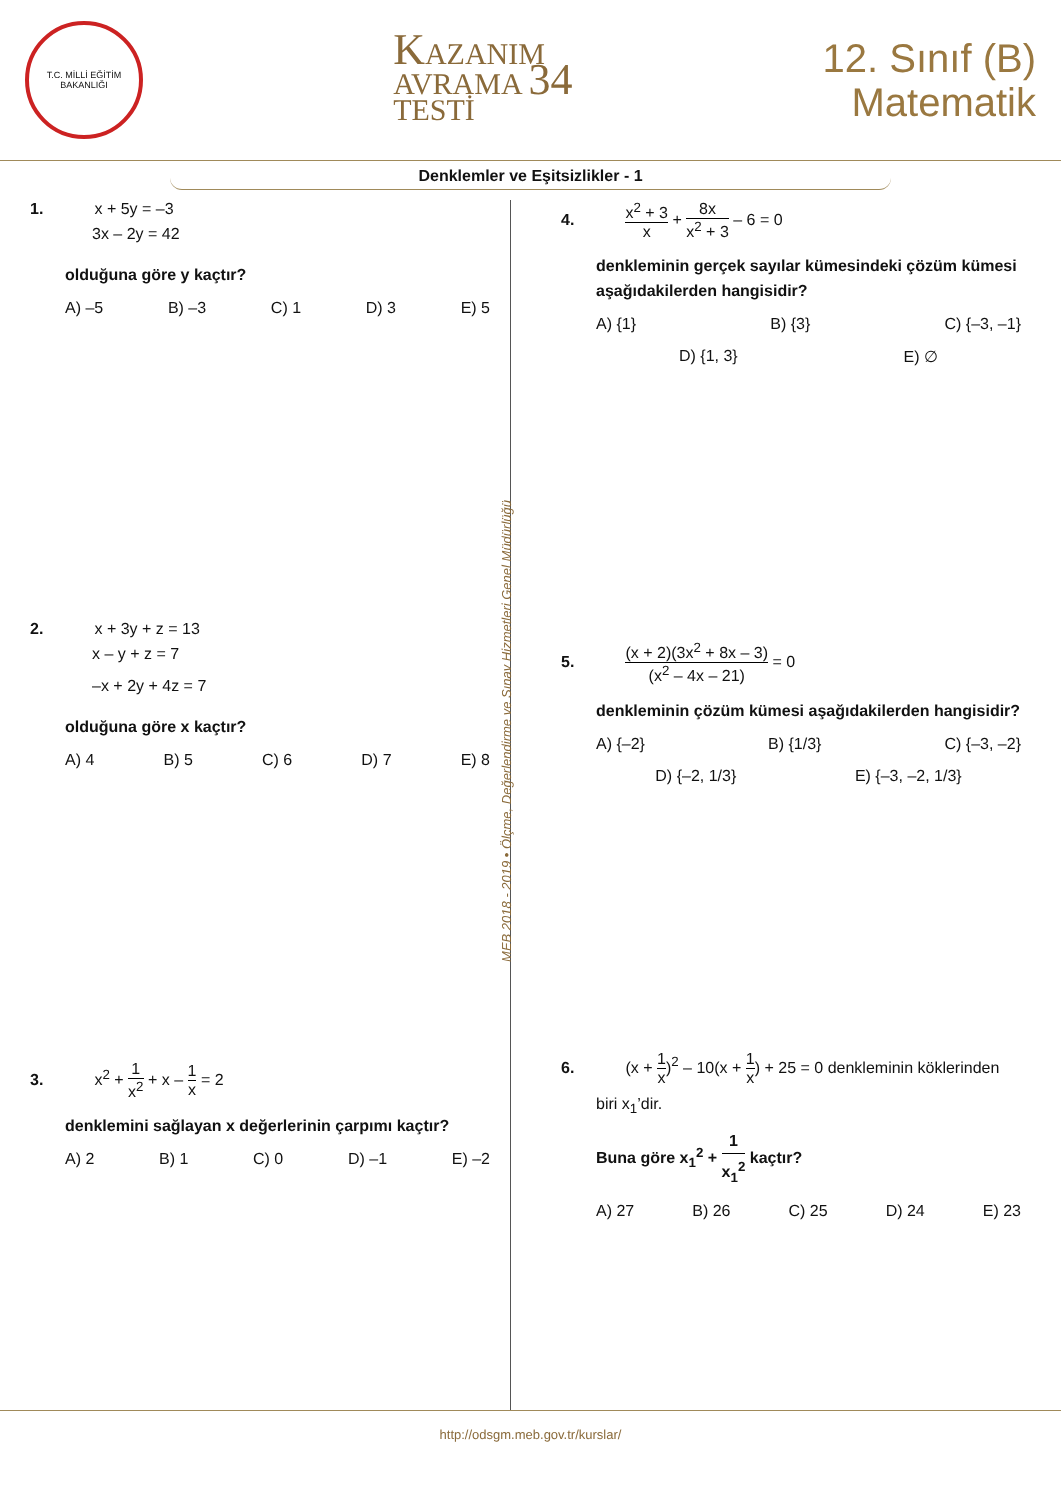T.C. MİLLİ EĞİTİM BAKANLIĞI
KAZANIM
AVRAMA 34
TESTİ
12. Sınıf (B)
Matematik
Denklemler ve Eşitsizlikler - 1
1. x + 5y = –3
3x – 2y = 42
olduğuna göre y kaçtır?
A) –5 B) –3 C) 1 D) 3 E) 5
2. x + 3y + z = 13
x – y + z = 7
–x + 2y + 4z = 7
olduğuna göre x kaçtır?
A) 4 B) 5 C) 6 D) 7 E) 8
3. x<sup>2</sup> + 1 x<sup>2</sup> + x – 1 x = 2
denklemini sağlayan x değerlerinin çarpımı kaçtır?
A) 2 B) 1 C) 0 D) –1 E) –2
MEB 2018 - 2019 • Ölçme, Değerlendirme ve Sınav Hizmetleri Genel Müdürlüğü
4. x<sup>2</sup> + 3 x + 8x x<sup>2</sup> + 3 – 6 = 0
denkleminin gerçek sayılar kümesindeki çözüm kümesi aşağıdakilerden hangisidir?
A) {1} B) {3} C) {–3, –1}
D) {1, 3} E) ∅
5. (x + 2)(3x<sup>2</sup> + 8x – 3) (x<sup>2</sup> – 4x – 21) = 0
denkleminin çözüm kümesi aşağıdakilerden hangisidir?
A) {–2} B) {1/3} C) {–3, –2}
D) {–2, 1/3} E) {–3, –2, 1/3}
6. (x + 1 x)<sup>2</sup> – 10(x + 1 x) + 25 = 0 denkleminin köklerinden
biri x<sub>1</sub>’dir.
Buna göre x<sub>1</sub><sup>2</sup> + 1 x<sub>1</sub><sup>2</sup> kaçtır?
A) 27 B) 26 C) 25 D) 24 E) 23
http://odsgm.meb.gov.tr/kurslar/